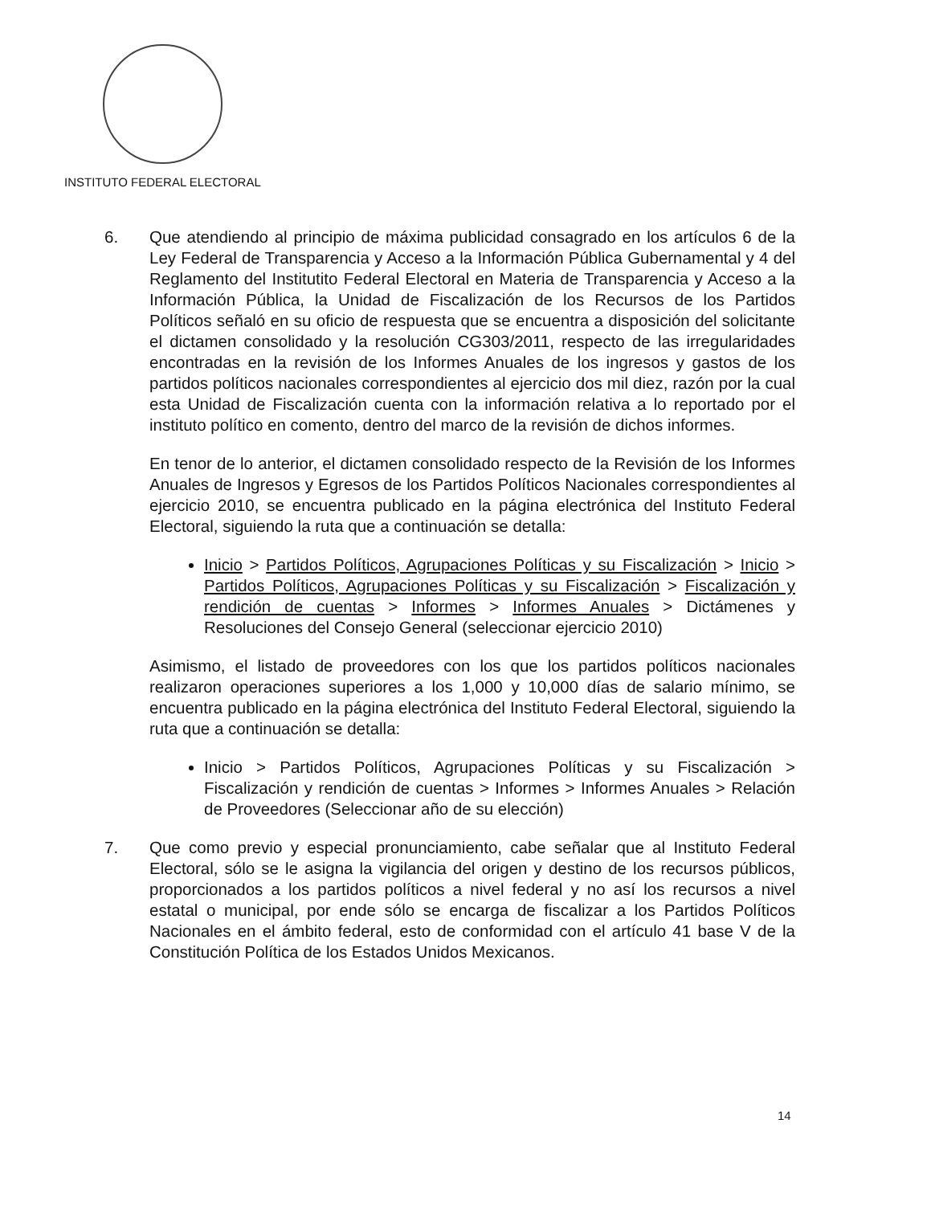INSTITUTO FEDERAL ELECTORAL
6. Que atendiendo al principio de máxima publicidad consagrado en los artículos 6 de la Ley Federal de Transparencia y Acceso a la Información Pública Gubernamental y 4 del Reglamento del Institutito Federal Electoral en Materia de Transparencia y Acceso a la Información Pública, la Unidad de Fiscalización de los Recursos de los Partidos Políticos señaló en su oficio de respuesta que se encuentra a disposición del solicitante el dictamen consolidado y la resolución CG303/2011, respecto de las irregularidades encontradas en la revisión de los Informes Anuales de los ingresos y gastos de los partidos políticos nacionales correspondientes al ejercicio dos mil diez, razón por la cual esta Unidad de Fiscalización cuenta con la información relativa a lo reportado por el instituto político en comento, dentro del marco de la revisión de dichos informes.
En tenor de lo anterior, el dictamen consolidado respecto de la Revisión de los Informes Anuales de Ingresos y Egresos de los Partidos Políticos Nacionales correspondientes al ejercicio 2010, se encuentra publicado en la página electrónica del Instituto Federal Electoral, siguiendo la ruta que a continuación se detalla:
Inicio > Partidos Políticos, Agrupaciones Políticas y su Fiscalización > Inicio > Partidos Políticos, Agrupaciones Políticas y su Fiscalización > Fiscalización y rendición de cuentas > Informes > Informes Anuales > Dictámenes y Resoluciones del Consejo General (seleccionar ejercicio 2010)
Asimismo, el listado de proveedores con los que los partidos políticos nacionales realizaron operaciones superiores a los 1,000 y 10,000 días de salario mínimo, se encuentra publicado en la página electrónica del Instituto Federal Electoral, siguiendo la ruta que a continuación se detalla:
Inicio > Partidos Políticos, Agrupaciones Políticas y su Fiscalización > Fiscalización y rendición de cuentas > Informes > Informes Anuales > Relación de Proveedores (Seleccionar año de su elección)
7. Que como previo y especial pronunciamiento, cabe señalar que al Instituto Federal Electoral, sólo se le asigna la vigilancia del origen y destino de los recursos públicos, proporcionados a los partidos políticos a nivel federal y no así los recursos a nivel estatal o municipal, por ende sólo se encarga de fiscalizar a los Partidos Políticos Nacionales en el ámbito federal, esto de conformidad con el artículo 41 base V de la Constitución Política de los Estados Unidos Mexicanos.
14